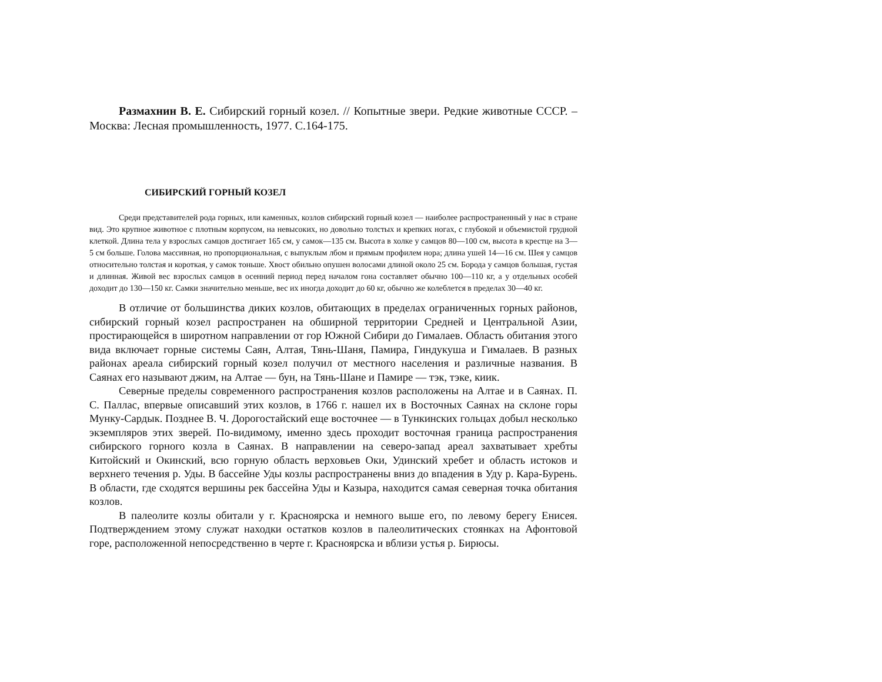Размахнин В. Е. Сибирский горный козел. // Копытные звери. Редкие животные СССР. – Москва: Лесная промышленность, 1977. С.164-175.
СИБИРСКИЙ ГОРНЫЙ КОЗЕЛ
Среди представителей рода горных, или каменных, козлов сибирский горный козел — наиболее распространенный у нас в стране вид. Это крупное животное с плотным корпусом, на невысоких, но довольно толстых и крепких ногах, с глубокой и объемистой грудной клеткой. Длина тела у взрослых самцов достигает 165 см, у самок—135 см. Высота в холке у самцов 80—100 см, высота в крестце на 3—5 см больше. Голова массивная, но пропорциональная, с выпуклым лбом и прямым профилем нора; длина ушей 14—16 см. Шея у самцов относительно толстая и короткая, у самок тоньше. Хвост обильно опушен волосами длиной около 25 см. Борода у самцов большая, густая и длинная. Живой вес взрослых самцов в осенний период перед началом гона составляет обычно 100—110 кг, а у отдельных особей доходит до 130—150 кг. Самки значительно меньше, вес их иногда доходит до 60 кг, обычно же колеблется в пределах 30—40 кг.
В отличие от большинства диких козлов, обитающих в пределах ограниченных горных районов, сибирский горный козел распространен на обширной территории Средней и Центральной Азии, простирающейся в широтном направлении от гор Южной Сибири до Гималаев. Область обитания этого вида включает горные системы Саян, Алтая, Тянь-Шаня, Памира, Гиндукуша и Гималаев. В разных районах ареала сибирский горный козел получил от местного населения и различные названия. В Саянах его называют джим, на Алтае — бун, на Тянь-Шане и Памире — тэк, тэке, киик.
Северные пределы современного распространения козлов расположены на Алтае и в Саянах. П. С. Паллас, впервые описавший этих козлов, в 1766 г. нашел их в Восточных Саянах на склоне горы Мунку-Сардык. Позднее В. Ч. Дорогостайский еще восточнее — в Тункинских гольцах добыл несколько экземпляров этих зверей. По-видимому, именно здесь проходит восточная граница распространения сибирского горного козла в Саянах. В направлении на северо-запад ареал захватывает хребты Китойский и Окинский, всю горную область верховьев Оки, Удинский хребет и область истоков и верхнего течения р. Уды. В бассейне Уды козлы распространены вниз до впадения в Уду р. Кара-Бурень. В области, где сходятся вершины рек бассейна Уды и Казыра, находится самая северная точка обитания козлов.
В палеолите козлы обитали у г. Красноярска и немного выше его, по левому берегу Енисея. Подтверждением этому служат находки остатков козлов в палеолитических стоянках на Афонтовой горе, расположенной непосредственно в черте г. Красноярска и вблизи устья р. Бирюсы.